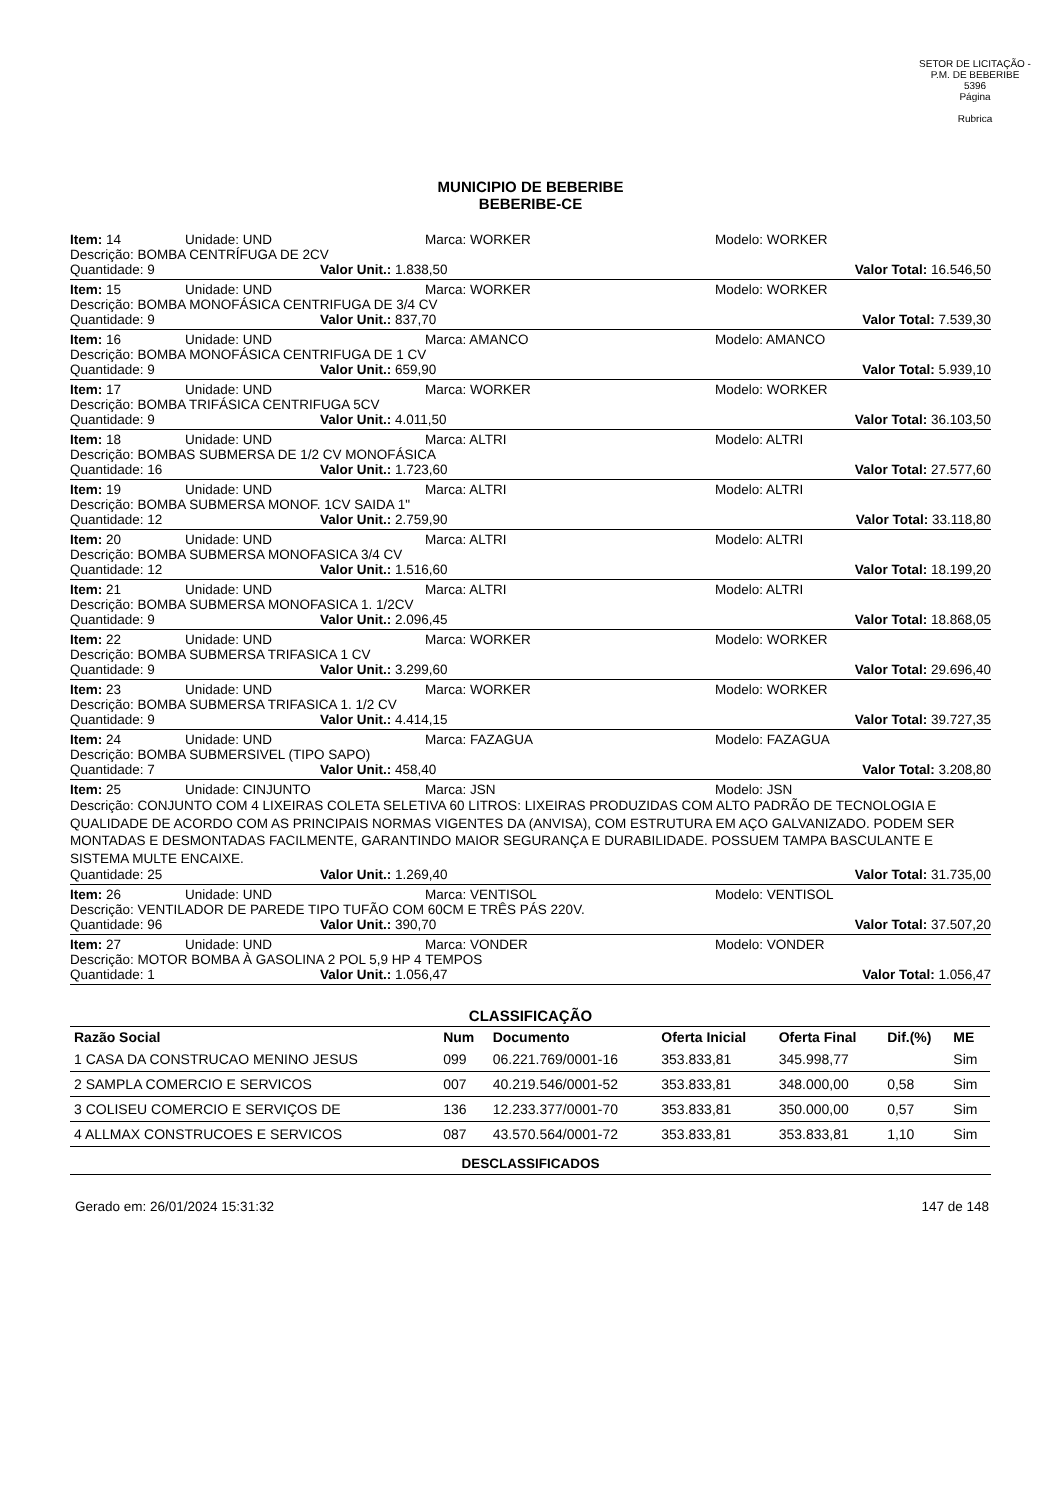SETOR DE LICITAÇÃO - P.M. DE BEBERIBE
5396
Página
Rubrica
MUNICIPIO DE BEBERIBE
BEBERIBE-CE
Item: 14 Unidade: UND Marca: WORKER Modelo: WORKER
Descrição: BOMBA CENTRÍFUGA DE 2CV
Quantidade: 9 Valor Unit.: 1.838,50 Valor Total: 16.546,50
Item: 15 Unidade: UND Marca: WORKER Modelo: WORKER
Descrição: BOMBA MONOFÁSICA CENTRIFUGA DE 3/4 CV
Quantidade: 9 Valor Unit.: 837,70 Valor Total: 7.539,30
Item: 16 Unidade: UND Marca: AMANCO Modelo: AMANCO
Descrição: BOMBA MONOFÁSICA CENTRIFUGA DE 1 CV
Quantidade: 9 Valor Unit.: 659,90 Valor Total: 5.939,10
Item: 17 Unidade: UND Marca: WORKER Modelo: WORKER
Descrição: BOMBA TRIFÁSICA CENTRIFUGA 5CV
Quantidade: 9 Valor Unit.: 4.011,50 Valor Total: 36.103,50
Item: 18 Unidade: UND Marca: ALTRI Modelo: ALTRI
Descrição: BOMBAS SUBMERSA DE 1/2 CV MONOFÁSICA
Quantidade: 16 Valor Unit.: 1.723,60 Valor Total: 27.577,60
Item: 19 Unidade: UND Marca: ALTRI Modelo: ALTRI
Descrição: BOMBA SUBMERSA MONOF. 1CV SAIDA 1"
Quantidade: 12 Valor Unit.: 2.759,90 Valor Total: 33.118,80
Item: 20 Unidade: UND Marca: ALTRI Modelo: ALTRI
Descrição: BOMBA SUBMERSA MONOFASICA 3/4 CV
Quantidade: 12 Valor Unit.: 1.516,60 Valor Total: 18.199,20
Item: 21 Unidade: UND Marca: ALTRI Modelo: ALTRI
Descrição: BOMBA SUBMERSA MONOFASICA 1. 1/2CV
Quantidade: 9 Valor Unit.: 2.096,45 Valor Total: 18.868,05
Item: 22 Unidade: UND Marca: WORKER Modelo: WORKER
Descrição: BOMBA SUBMERSA TRIFASICA 1 CV
Quantidade: 9 Valor Unit.: 3.299,60 Valor Total: 29.696,40
Item: 23 Unidade: UND Marca: WORKER Modelo: WORKER
Descrição: BOMBA SUBMERSA TRIFASICA 1. 1/2 CV
Quantidade: 9 Valor Unit.: 4.414,15 Valor Total: 39.727,35
Item: 24 Unidade: UND Marca: FAZAGUA Modelo: FAZAGUA
Descrição: BOMBA SUBMERSIVEL (TIPO SAPO)
Quantidade: 7 Valor Unit.: 458,40 Valor Total: 3.208,80
Item: 25 Unidade: CINJUNTO Marca: JSN Modelo: JSN
Descrição: CONJUNTO COM 4 LIXEIRAS COLETA SELETIVA 60 LITROS: LIXEIRAS PRODUZIDAS COM ALTO PADRÃO DE TECNOLOGIA E QUALIDADE DE ACORDO COM AS PRINCIPAIS NORMAS VIGENTES DA (ANVISA), COM ESTRUTURA EM AÇO GALVANIZADO. PODEM SER MONTADAS E DESMONTADAS FACILMENTE, GARANTINDO MAIOR SEGURANÇA E DURABILIDADE. POSSUEM TAMPA BASCULANTE E SISTEMA MULTE ENCAIXE.
Quantidade: 25 Valor Unit.: 1.269,40 Valor Total: 31.735,00
Item: 26 Unidade: UND Marca: VENTISOL Modelo: VENTISOL
Descrição: VENTILADOR DE PAREDE TIPO TUFÃO COM 60CM E TRÊS PÁS 220V.
Quantidade: 96 Valor Unit.: 390,70 Valor Total: 37.507,20
Item: 27 Unidade: UND Marca: VONDER Modelo: VONDER
Descrição: MOTOR BOMBA À GASOLINA 2 POL 5,9 HP 4 TEMPOS
Quantidade: 1 Valor Unit.: 1.056,47 Valor Total: 1.056,47
CLASSIFICAÇÃO
| Razão Social | Num | Documento | Oferta Inicial | Oferta Final | Dif.(%) | ME |
| --- | --- | --- | --- | --- | --- | --- |
| 1 CASA DA CONSTRUCAO MENINO JESUS | 099 | 06.221.769/0001-16 | 353.833,81 | 345.998,77 | | Sim |
| 2 SAMPLA COMERCIO E SERVICOS | 007 | 40.219.546/0001-52 | 353.833,81 | 348.000,00 | 0,58 | Sim |
| 3 COLISEU COMERCIO E SERVIÇOS DE | 136 | 12.233.377/0001-70 | 353.833,81 | 350.000,00 | 0,57 | Sim |
| 4 ALLMAX CONSTRUCOES E SERVICOS | 087 | 43.570.564/0001-72 | 353.833,81 | 353.833,81 | 1,10 | Sim |
DESCLASSIFICADOS
Gerado em: 26/01/2024 15:31:32 147 de 148